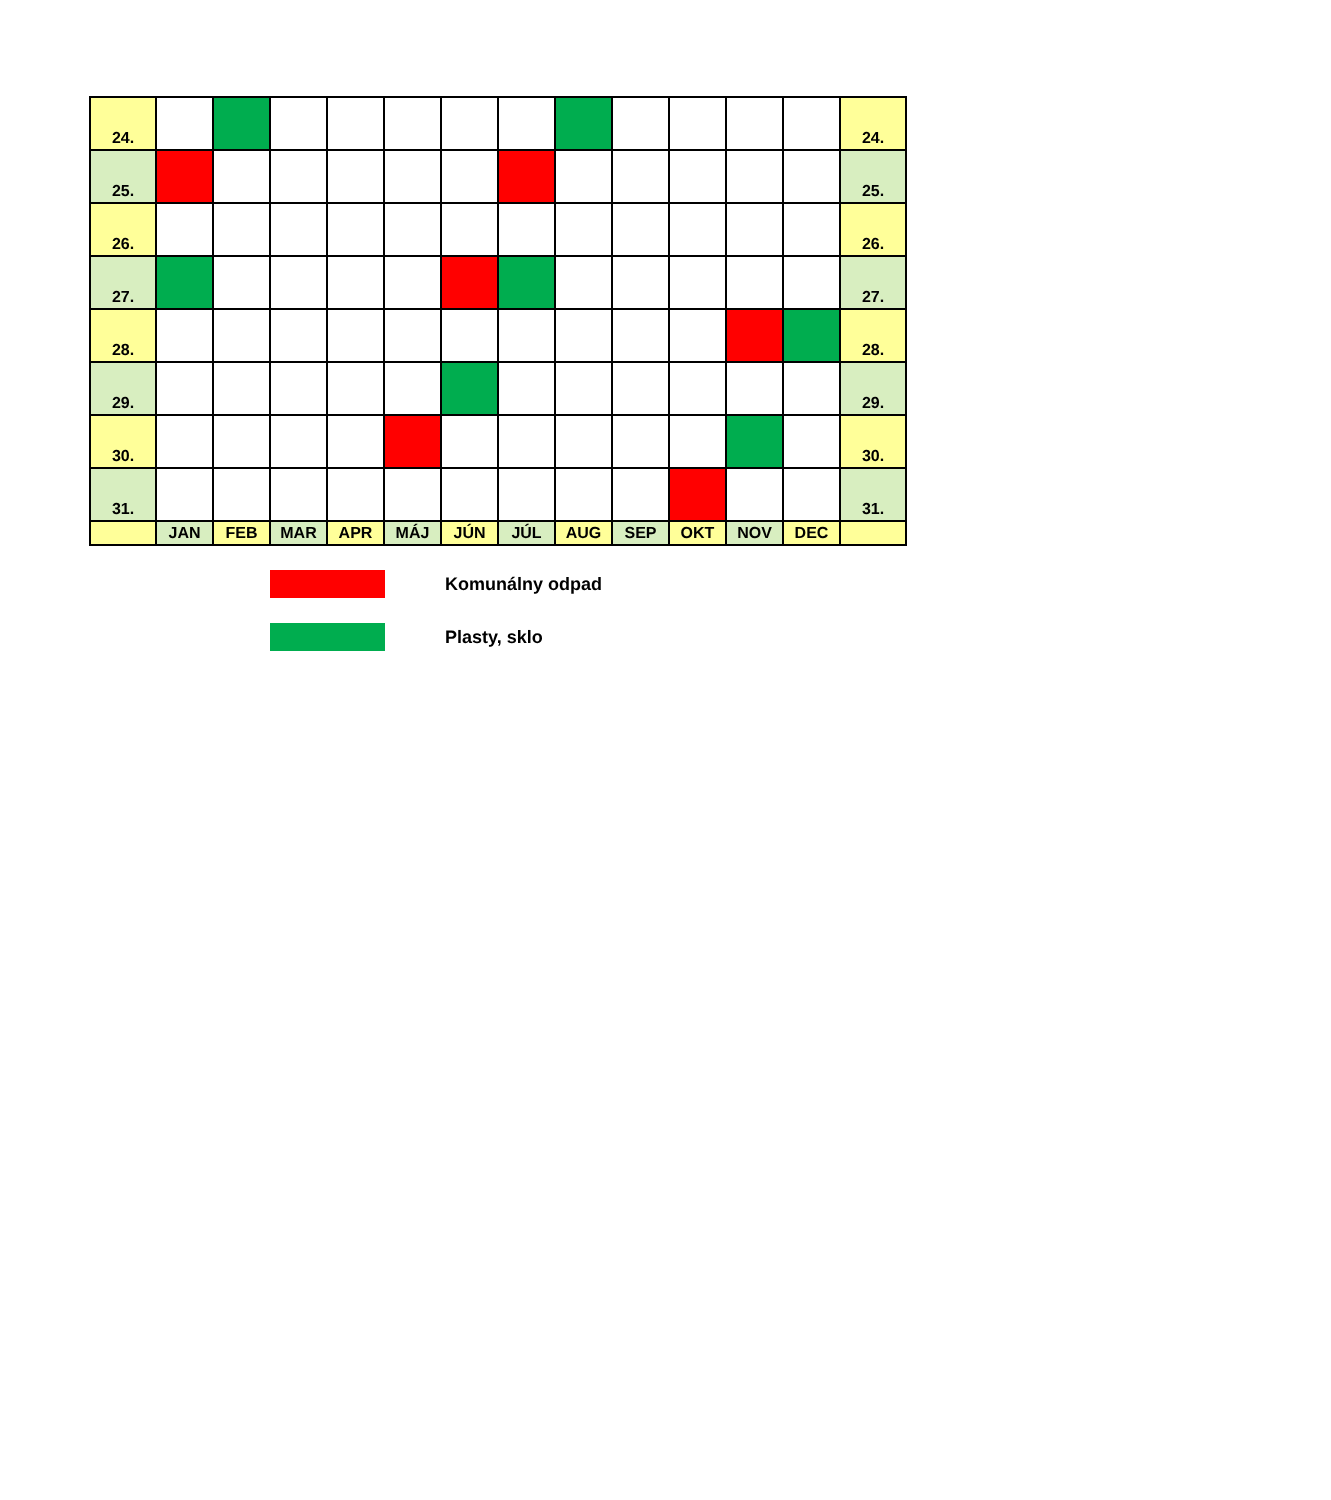| 24. | | | | | | | | | | | | | 24. |
| 25. | | | | | | | | | | | | | 25. |
| 26. | | | | | | | | | | | | | 26. |
| 27. | | | | | | | | | | | | | 27. |
| 28. | | | | | | | | | | | | | 28. |
| 29. | | | | | | | | | | | | | 29. |
| 30. | | | | | | | | | | | | | 30. |
| 31. | | | | | | | | | | | | | 31. |
| | JAN | FEB | MAR | APR | MÁJ | JÚN | JÚL | AUG | SEP | OKT | NOV | DEC | |
Komunálny odpad
Plasty, sklo